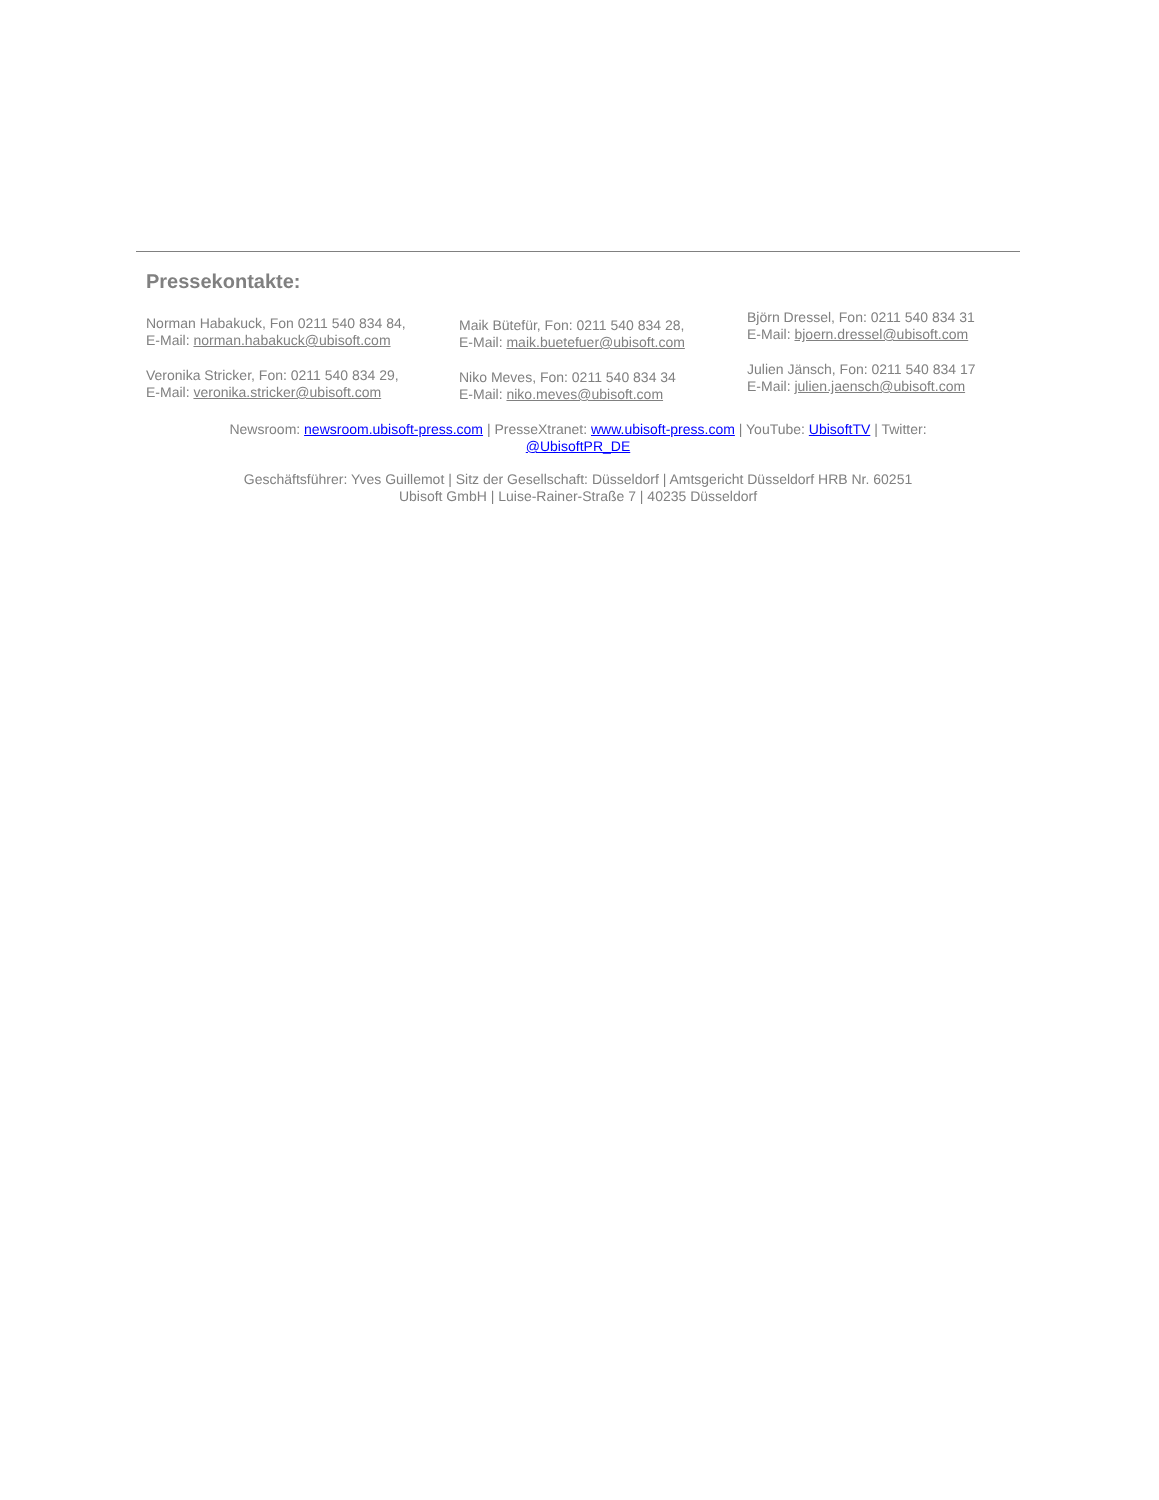Pressekontakte:
Norman Habakuck, Fon 0211 540 834 84,
E-Mail: norman.habakuck@ubisoft.com
Veronika Stricker, Fon: 0211 540 834 29,
E-Mail: veronika.stricker@ubisoft.com
Maik Bütefür, Fon: 0211 540 834 28,
E-Mail: maik.buetefuer@ubisoft.com
Niko Meves, Fon: 0211 540 834 34
E-Mail: niko.meves@ubisoft.com
Björn Dressel, Fon: 0211 540 834 31
E-Mail: bjoern.dressel@ubisoft.com
Julien Jänsch, Fon: 0211 540 834 17
E-Mail: julien.jaensch@ubisoft.com
Newsroom: newsroom.ubisoft-press.com | PresseXtranet: www.ubisoft-press.com | YouTube: UbisoftTV | Twitter:
@UbisoftPR_DE
Geschäftsführer: Yves Guillemot | Sitz der Gesellschaft: Düsseldorf | Amtsgericht Düsseldorf HRB Nr. 60251
Ubisoft GmbH | Luise-Rainer-Straße 7 | 40235 Düsseldorf